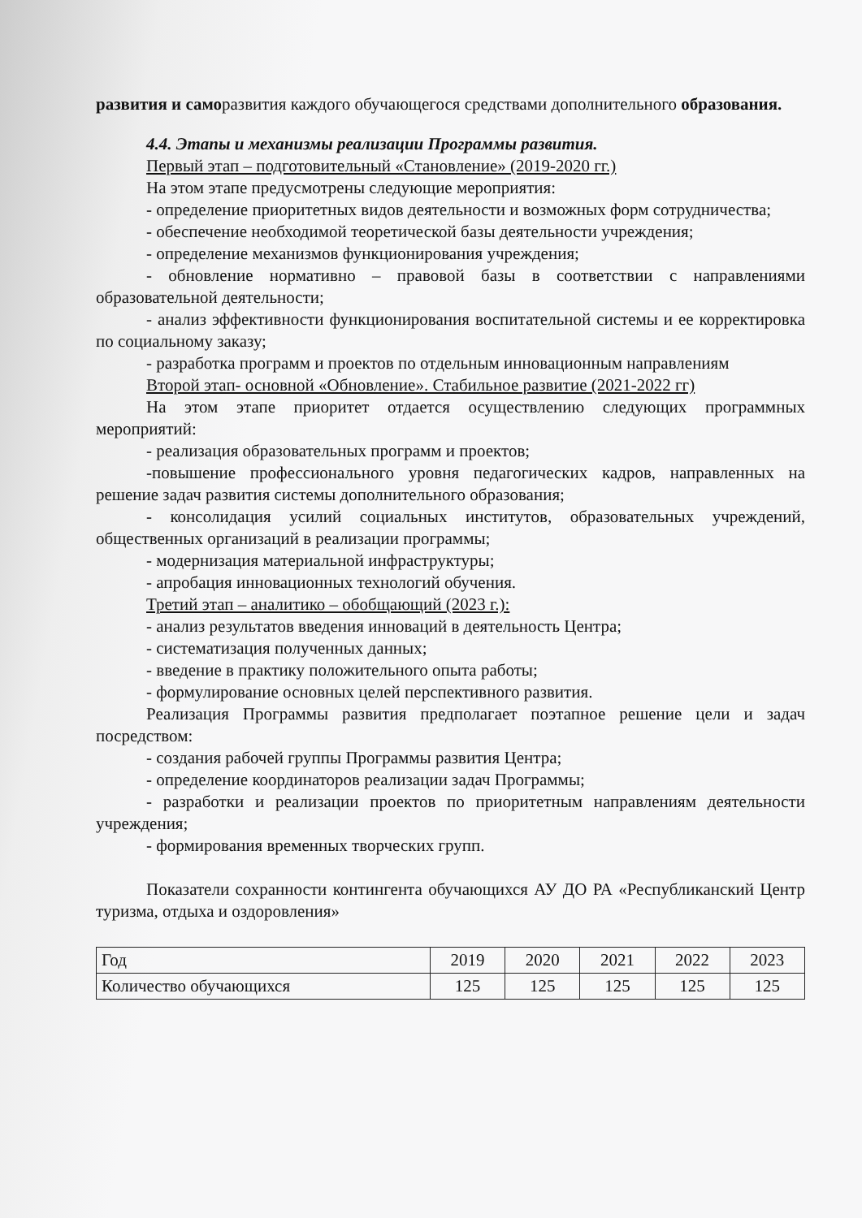развития и саморазвития каждого обучающегося средствами дополнительного образования.
4.4. Этапы и механизмы реализации Программы развития.
Первый этап – подготовительный «Становление» (2019-2020 гг.)
На этом этапе предусмотрены следующие мероприятия:
- определение приоритетных видов деятельности и возможных форм сотрудничества;
- обеспечение необходимой теоретической базы деятельности учреждения;
- определение механизмов функционирования учреждения;
- обновление нормативно – правовой базы в соответствии с направлениями образовательной деятельности;
- анализ эффективности функционирования воспитательной системы и ее корректировка по социальному заказу;
- разработка программ и проектов по отдельным инновационным направлениям
Второй этап- основной «Обновление». Стабильное развитие (2021-2022 гг)
На этом этапе приоритет отдается осуществлению следующих программных мероприятий:
- реализация образовательных программ и проектов;
-повышение профессионального уровня педагогических кадров, направленных на решение задач развития системы дополнительного образования;
- консолидация усилий социальных институтов, образовательных учреждений, общественных организаций в реализации программы;
- модернизация материальной инфраструктуры;
- апробация инновационных технологий обучения.
Третий этап – аналитико – обобщающий (2023 г.):
- анализ результатов введения инноваций в деятельность Центра;
- систематизация полученных данных;
- введение в практику положительного опыта работы;
- формулирование основных целей перспективного развития.
Реализация Программы развития предполагает поэтапное решение цели и задач посредством:
- создания рабочей группы Программы развития Центра;
- определение координаторов реализации задач Программы;
- разработки и реализации проектов по приоритетным направлениям деятельности учреждения;
- формирования временных творческих групп.
Показатели сохранности контингента обучающихся АУ ДО РА «Республиканский Центр туризма, отдыха и оздоровления»
| Год | 2019 | 2020 | 2021 | 2022 | 2023 |
| Количество обучающихся | 125 | 125 | 125 | 125 | 125 |